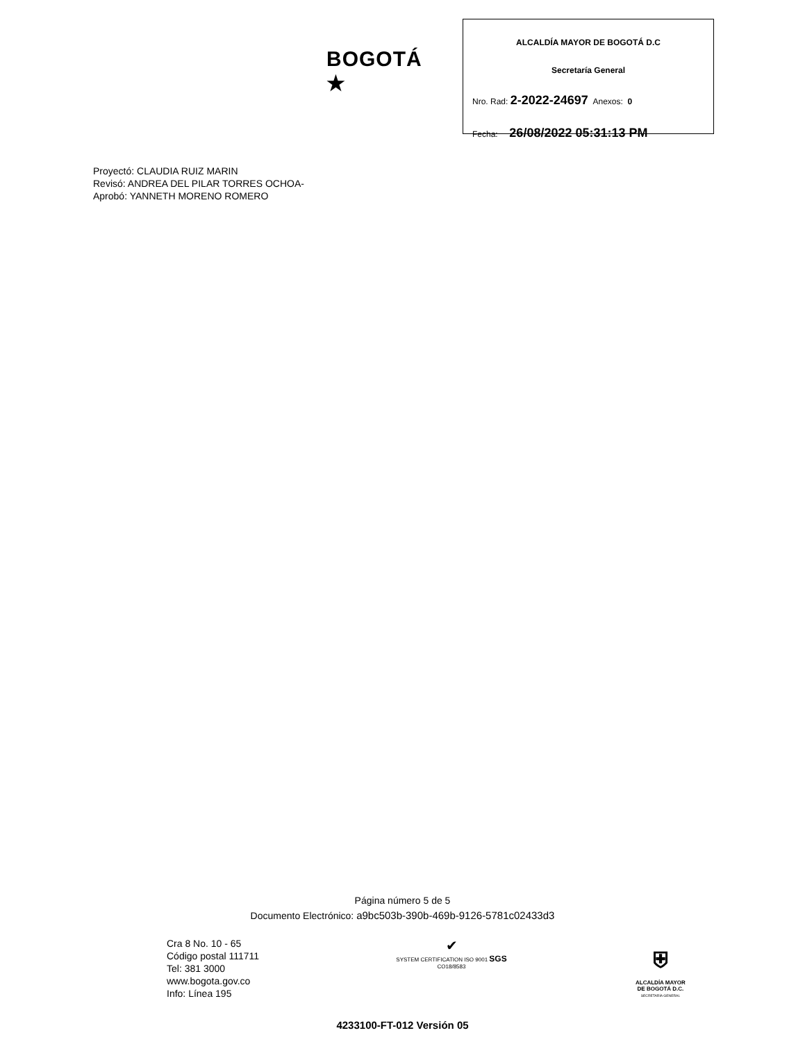BOGOTÁ ★
ALCALDÍA MAYOR DE BOGOTÁ D.C
Secretaría General
Nro. Rad: 2-2022-24697 Anexos: 0
Fecha: 26/08/2022 05:31:13 PM
Proyectó: CLAUDIA RUIZ MARIN
Revisó: ANDREA DEL PILAR TORRES OCHOA-
Aprobó: YANNETH MORENO ROMERO
Página número 5 de 5
Documento Electrónico: a9bc503b-390b-469b-9126-5781c02433d3
Cra 8 No. 10 - 65
Código postal 111711
Tel: 381 3000
www.bogota.gov.co
Info: Línea 195
✔
SYSTEM CERTIFICATION ISO 9001 SGS
CO18/8583
⛨
ALCALDÍA MAYOR
DE BOGOTÁ D.C.
SECRETARÍA GENERAL
4233100-FT-012 Versión 05